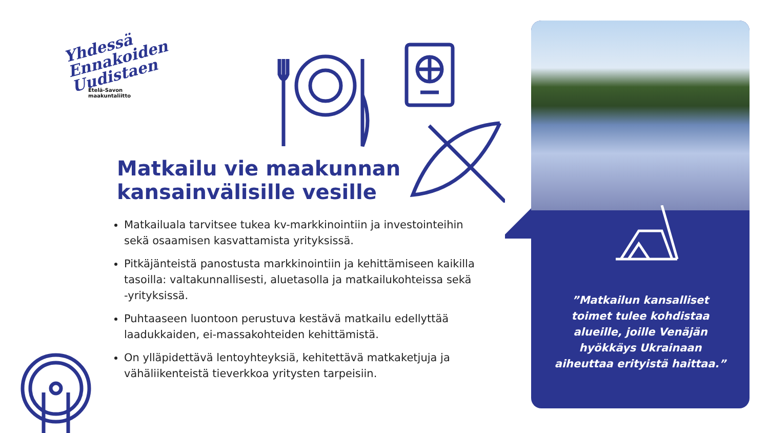Yhdessä
Ennakoiden
Uudistaen
Etelä-Savon
maakuntaliitto
Matkailu vie maakunnan kansainvälisille vesille
Matkailuala tarvitsee tukea kv-markkinointiin ja investointeihin sekä osaamisen kasvattamista yrityksissä.
Pitkäjänteistä panostusta markkinointiin ja kehittämiseen kaikilla tasoilla: valtakunnallisesti, aluetasolla ja matkailukohteissa sekä -yrityksissä.
Puhtaaseen luontoon perustuva kestävä matkailu edellyttää laadukkaiden, ei-massakohteiden kehittämistä.
On ylläpidettävä lentoyhteyksiä, kehitettävä matkaketjuja ja vähäliikenteistä tieverkkoa yritysten tarpeisiin.
”Matkailun kansalliset toimet tulee kohdistaa alueille, joille Venäjän hyökkäys Ukrainaan aiheuttaa erityistä haittaa.”